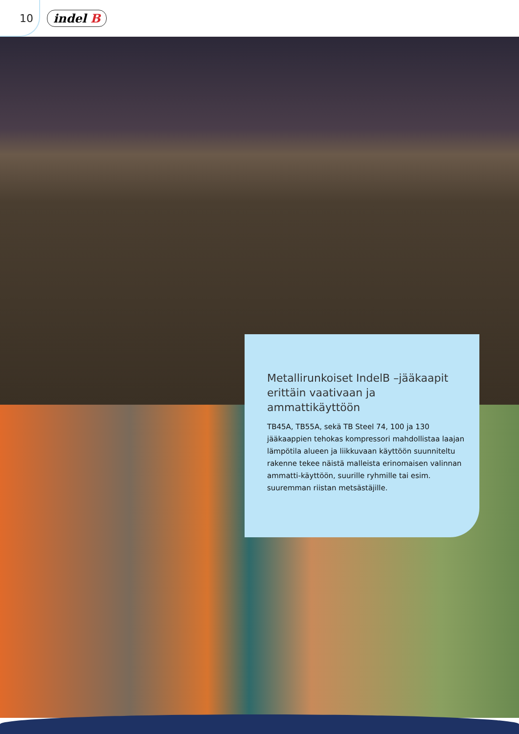10 indel B
Metallirunkoiset IndelB –jääkaapit erittäin vaativaan ja ammattikäyttöön
TB45A, TB55A, sekä TB Steel 74, 100 ja 130 jääkaappien tehokas kompressori mahdollistaa laajan lämpötila alueen ja liikkuvaan käyttöön suunniteltu rakenne tekee näistä malleista erinomaisen valinnan ammatti-käyttöön, suurille ryhmille tai esim. suuremman riistan metsästäjille.